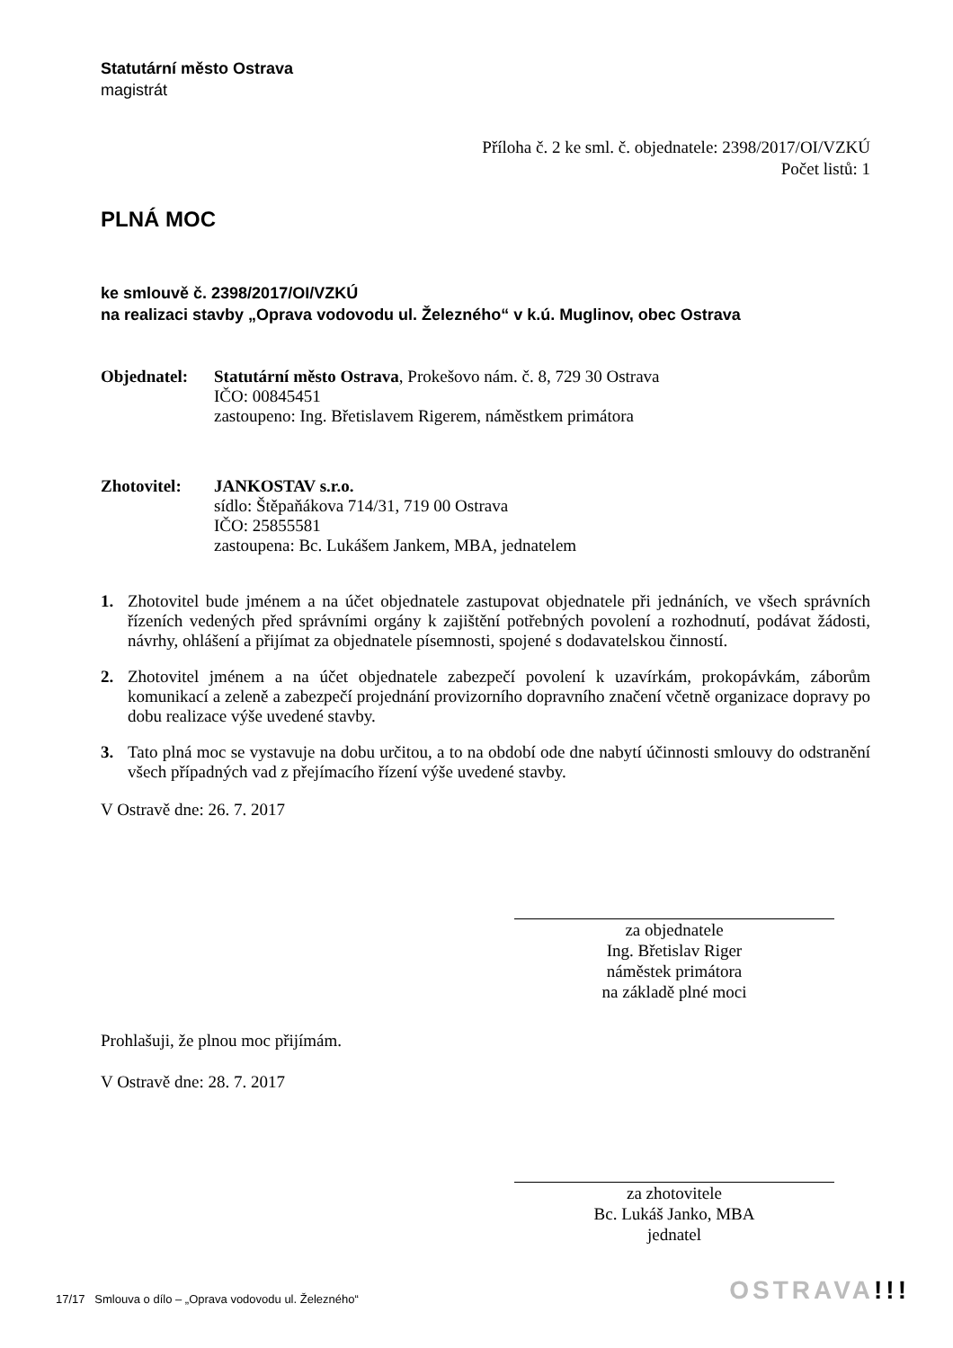Statutární město Ostrava
magistrát
Příloha č. 2 ke sml. č. objednatele: 2398/2017/OI/VZKÚ
Počet listů: 1
PLNÁ MOC
ke smlouvě č. 2398/2017/OI/VZKÚ
na realizaci stavby „Oprava vodovodu ul. Železného“ v k.ú. Muglinov, obec Ostrava
Objednatel: Statutární město Ostrava, Prokešovo nám. č. 8, 729 30 Ostrava
IČO: 00845451
zastoupeno: Ing. Břetislavem Rigerem, náměstkem primátora
Zhotovitel: JANKOSTAV s.r.o.
sídlo: Štěpaňákova 714/31, 719 00 Ostrava
IČO: 25855581
zastoupena: Bc. Lukášem Jankem, MBA, jednatelem
1. Zhotovitel bude jménem a na účet objednatele zastupovat objednatele při jednáních, ve všech správních řízeních vedených před správními orgány k zajištění potřebných povolení a rozhodnutí, podávat žádosti, návrhy, ohlášení a přijímat za objednatele písemnosti, spojené s dodavatelskou činností.
2. Zhotovitel jménem a na účet objednatele zabezpečí povolení k uzavírkám, prokopávkám, záborům komunikací a zeleně a zabezpečí projednání provizorního dopravního značení včetně organizace dopravy po dobu realizace výše uvedené stavby.
3. Tato plná moc se vystavuje na dobu určitou, a to na období ode dne nabytí účinnosti smlouvy do odstranění všech případných vad z přejímacího řízení výše uvedené stavby.
V Ostravě dne: 26. 7. 2017
za objednatele
Ing. Břetislav Riger
náměstek primátora
na základě plné moci
Prohlašuji, že plnou moc přijímám.
V Ostravě dne: 28. 7. 2017
za zhotovitele
Bc. Lukáš Janko, MBA
jednatel
17/17 Smlouva o dílo – „Oprava vodovodu ul. Železného“
OSTRAVA!!!